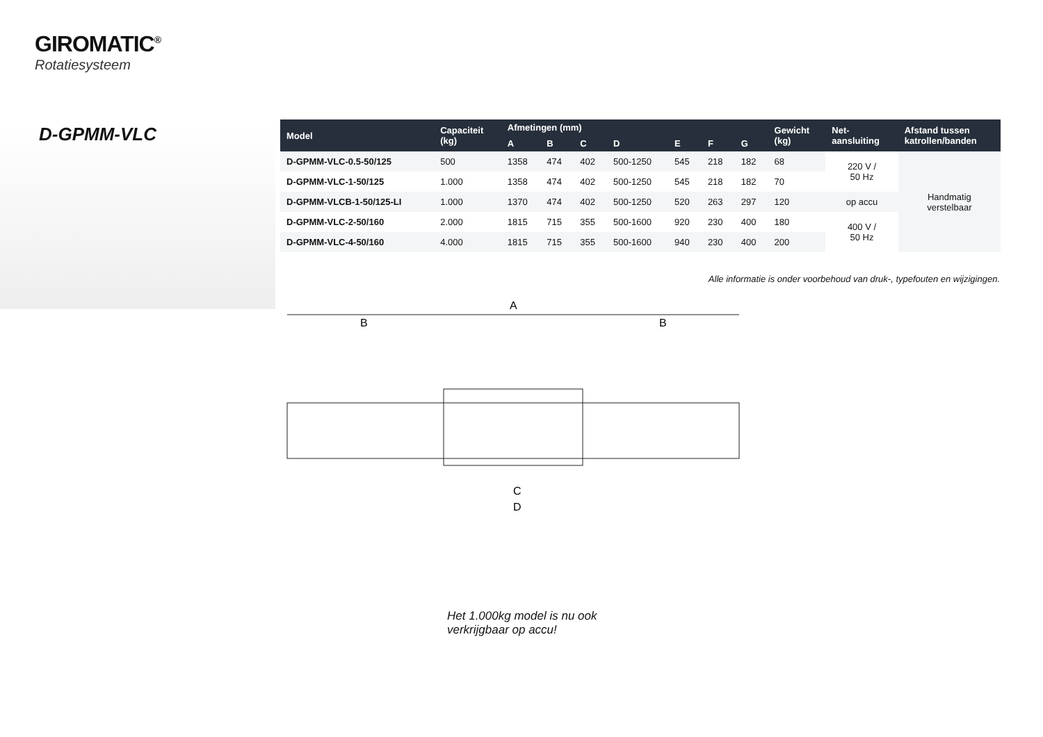GIROMATIC<sup>®</sup>
Rotatiesysteem
D-GPMM-VLC
| Model | Capaciteit (kg) | Afmetingen (mm) | | | | | | | Gewicht (kg) | Net- aansluiting | Afstand tussen katrollen/banden |
| --- | --- | --- | --- | --- | --- | --- | --- | --- | --- | --- | --- |
| | | A | B | C | D | E | F | G | | | |
| D-GPMM-VLC-0.5-50/125 | 500 | 1358 | 474 | 402 | 500-1250 | 545 | 218 | 182 | 68 | 220 V / 50 Hz | Handmatig verstelbaar |
| D-GPMM-VLC-1-50/125 | 1.000 | 1358 | 474 | 402 | 500-1250 | 545 | 218 | 182 | 70 | | |
| D-GPMM-VLCB-1-50/125-LI | 1.000 | 1370 | 474 | 402 | 500-1250 | 520 | 263 | 297 | 120 | op accu | |
| D-GPMM-VLC-2-50/160 | 2.000 | 1815 | 715 | 355 | 500-1600 | 920 | 230 | 400 | 180 | 400 V / 50 Hz | |
| D-GPMM-VLC-4-50/160 | 4.000 | 1815 | 715 | 355 | 500-1600 | 940 | 230 | 400 | 200 | | |
Alle informatie is onder voorbehoud van druk-, typefouten en wijzigingen.
A
B
B
C
D
Het 1.000kg model is nu ook
verkrijgbaar op accu!